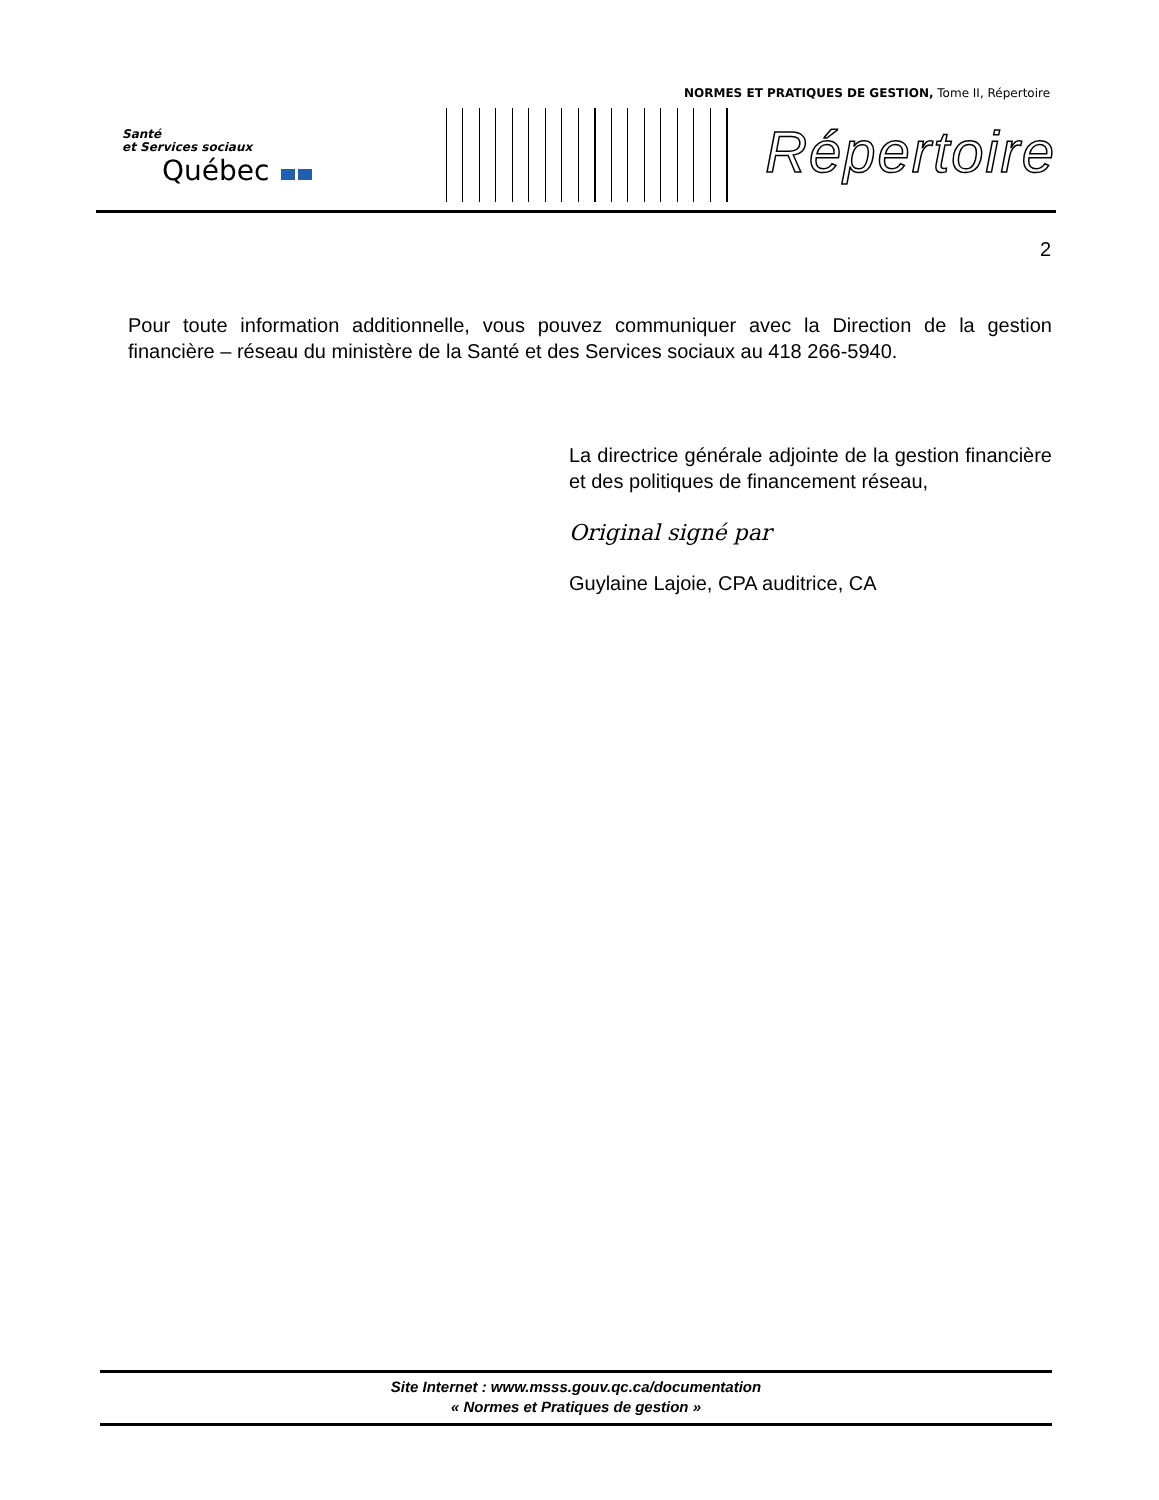NORMES ET PRATIQUES DE GESTION, Tome II, Répertoire
Santé
et Services sociaux
Québec
Répertoire
2
Pour toute information additionnelle, vous pouvez communiquer avec la Direction de la gestion financière – réseau du ministère de la Santé et des Services sociaux au 418 266-5940.
La directrice générale adjointe de la gestion financière et des politiques de financement réseau,
Original signé par
Guylaine Lajoie, CPA auditrice, CA
Site Internet : www.msss.gouv.qc.ca/documentation
« Normes et Pratiques de gestion »